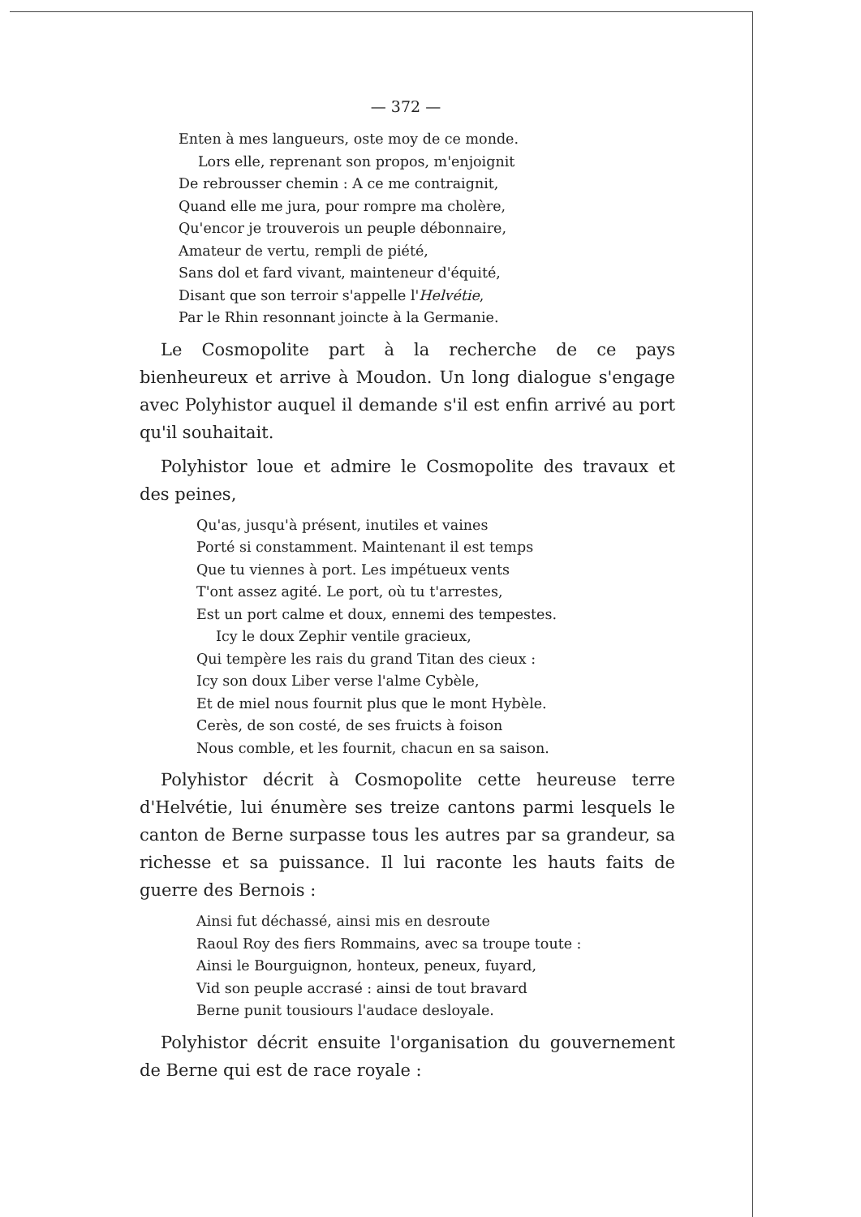— 372 —
Enten à mes langueurs, oste moy de ce monde.
Lors elle, reprenant son propos, m'enjoignit
De rebrousser chemin : A ce me contraignit,
Quand elle me jura, pour rompre ma cholère,
Qu'encor je trouverois un peuple débonnaire,
Amateur de vertu, rempli de piété,
Sans dol et fard vivant, mainteneur d'équité,
Disant que son terroir s'appelle l'Helvétie,
Par le Rhin resonnant joincte à la Germanie.
Le Cosmopolite part à la recherche de ce pays bienheureux et arrive à Moudon. Un long dialogue s'engage avec Polyhistor auquel il demande s'il est enfin arrivé au port qu'il souhaitait.
Polyhistor loue et admire le Cosmopolite des travaux et des peines,
Qu'as, jusqu'à présent, inutiles et vaines
Porté si constamment. Maintenant il est temps
Que tu viennes à port. Les impétueux vents
T'ont assez agité. Le port, où tu t'arrestes,
Est un port calme et doux, ennemi des tempestes.
Icy le doux Zephir ventile gracieux,
Qui tempère les rais du grand Titan des cieux :
Icy son doux Liber verse l'alme Cybèle,
Et de miel nous fournit plus que le mont Hybèle.
Cerès, de son costé, de ses fruicts à foison
Nous comble, et les fournit, chacun en sa saison.
Polyhistor décrit à Cosmopolite cette heureuse terre d'Helvétie, lui énumère ses treize cantons parmi lesquels le canton de Berne surpasse tous les autres par sa grandeur, sa richesse et sa puissance. Il lui raconte les hauts faits de guerre des Bernois :
Ainsi fut déchassé, ainsi mis en desroute
Raoul Roy des fiers Rommains, avec sa troupe toute :
Ainsi le Bourguignon, honteux, peneux, fuyard,
Vid son peuple accrasé : ainsi de tout bravard
Berne punit tousiours l'audace desloyale.
Polyhistor décrit ensuite l'organisation du gouvernement de Berne qui est de race royale :